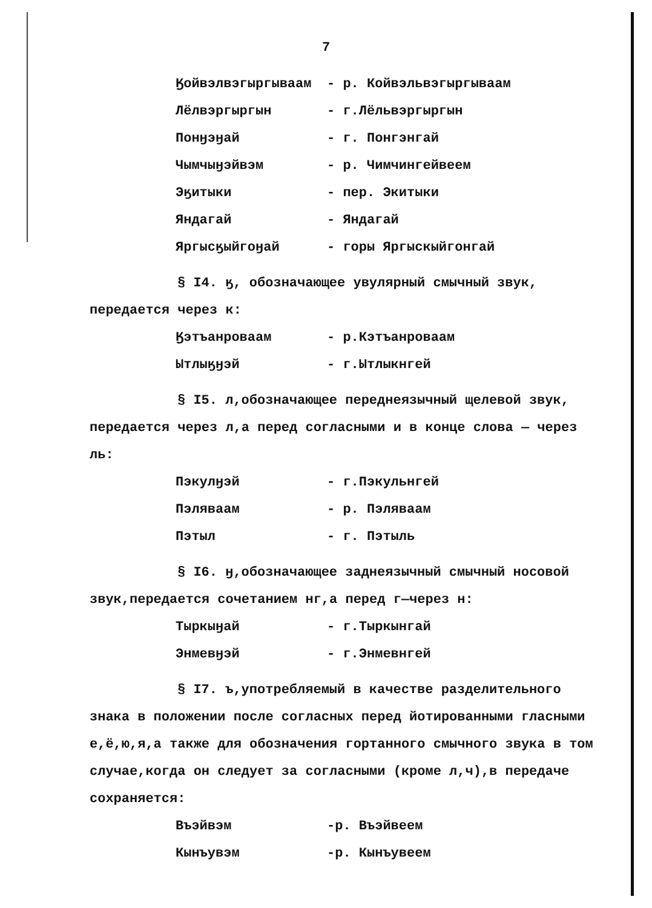7
| Ӄойвэлвэгыргываам | - р. Койвэльвэгыргываам |
| Лёлвэргыргын | - г.Лёльвэргыргын |
| Понӈэӈай | - г. Понгэнгай |
| Чымчыӈэйвэм | - р. Чимчингейвеем |
| Эӄитыки | - пер. Экитыки |
| Яндагай | - Яндагай |
| Яргысӄыйгоӈай | - горы Яргыскыйгонгай |
§ I4. ӄ, обозначающее увулярный смычный звук, передается через к:
| Ӄэтъанроваам | - р.Кэтъанроваам |
| Ытлыӄӈэй | - г.Ытлыкнгей |
§ I5. л,обозначающее переднеязычный щелевой звук, передается через л,а перед согласными и в конце слова — через ль:
| Пэкулӈэй | - г.Пэкульнгей |
| Пэляваам | - р. Пэляваам |
| Пэтыл | - г. Пэтыль |
§ I6. ӈ,обозначающее заднеязычный смычный носовой звук,передается сочетанием нг,а перед г—через н:
| Тыркыӈай | - г.Тыркынгай |
| Энмевӈэй | - г.Энмевнгей |
§ I7. ъ,употребляемый в качестве разделительного знака в положении после согласных перед йотированными гласными е,ё,ю,я,а также для обозначения гортанного смычного звука в том случае,когда он следует за согласными (кроме л,ч),в передаче сохраняется:
| Въэйвэм | -р. Въэйвеем |
| Кынъувэм | -р. Кынъувеем |